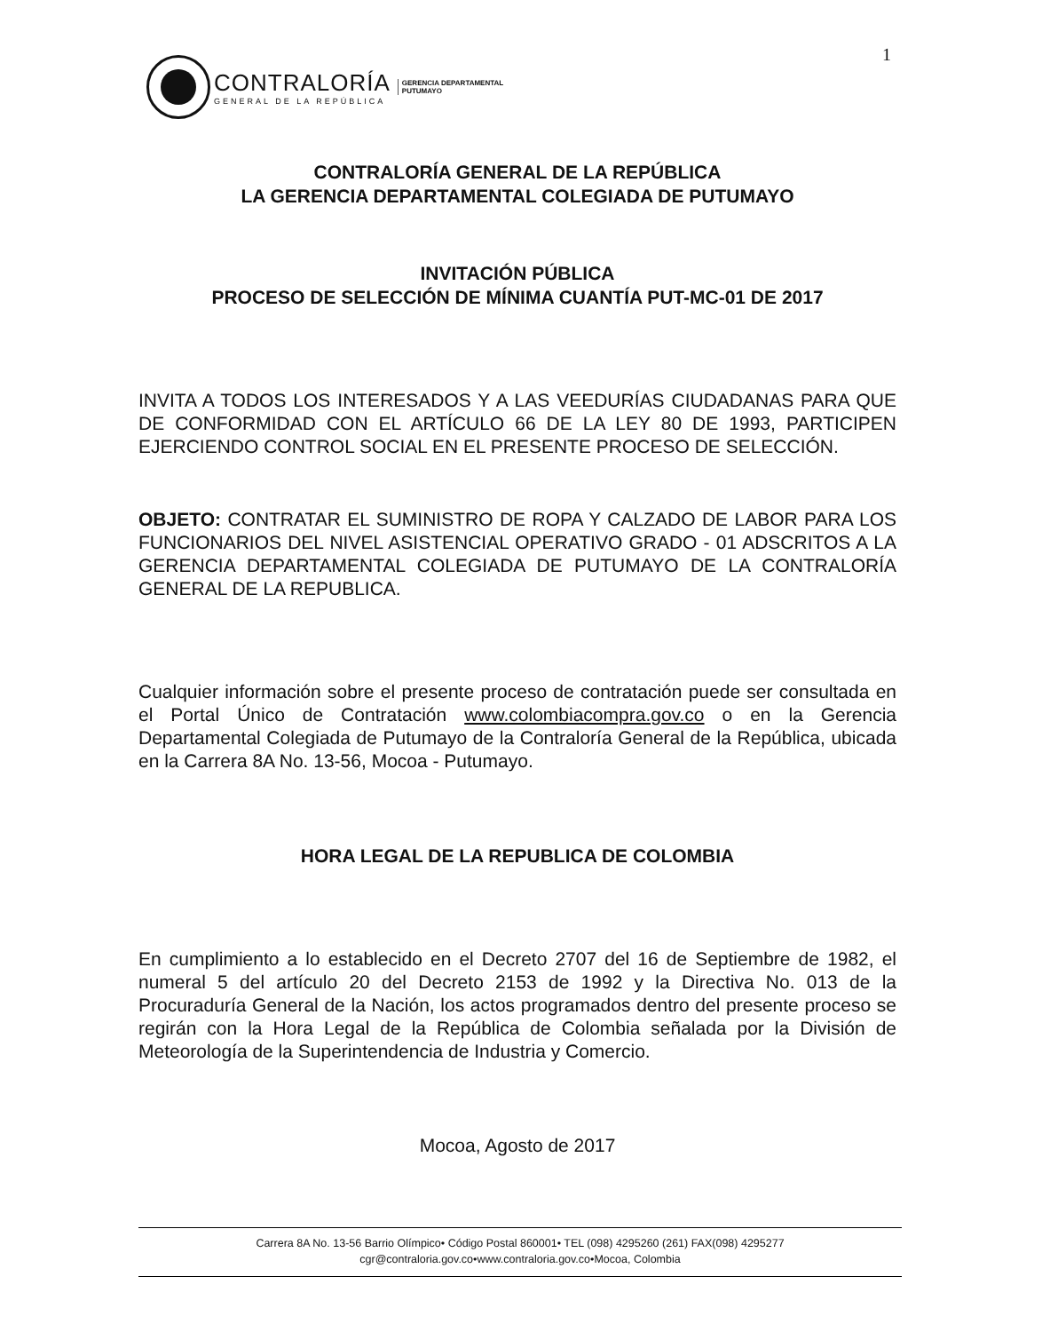1
CONTRALORÍA
GENERAL DE LA REPÚBLICA
GERENCIA DEPARTAMENTAL
PUTUMAYO
CONTRALORÍA GENERAL DE LA REPÚBLICA
LA GERENCIA DEPARTAMENTAL COLEGIADA DE PUTUMAYO
INVITACIÓN PÚBLICA
PROCESO DE SELECCIÓN DE MÍNIMA CUANTÍA PUT-MC-01 DE 2017
INVITA A TODOS LOS INTERESADOS Y A LAS VEEDURÍAS CIUDADANAS PARA QUE DE CONFORMIDAD CON EL ARTÍCULO 66 DE LA LEY 80 DE 1993, PARTICIPEN EJERCIENDO CONTROL SOCIAL EN EL PRESENTE PROCESO DE SELECCIÓN.
OBJETO: CONTRATAR EL SUMINISTRO DE ROPA Y CALZADO DE LABOR PARA LOS FUNCIONARIOS DEL NIVEL ASISTENCIAL OPERATIVO GRADO - 01 ADSCRITOS A LA GERENCIA DEPARTAMENTAL COLEGIADA DE PUTUMAYO DE LA CONTRALORÍA GENERAL DE LA REPUBLICA.
Cualquier información sobre el presente proceso de contratación puede ser consultada en el Portal Único de Contratación www.colombiacompra.gov.co o en la Gerencia Departamental Colegiada de Putumayo de la Contraloría General de la República, ubicada en la Carrera 8A No. 13-56, Mocoa - Putumayo.
HORA LEGAL DE LA REPUBLICA DE COLOMBIA
En cumplimiento a lo establecido en el Decreto 2707 del 16 de Septiembre de 1982, el numeral 5 del artículo 20 del Decreto 2153 de 1992 y la Directiva No. 013 de la Procuraduría General de la Nación, los actos programados dentro del presente proceso se regirán con la Hora Legal de la República de Colombia señalada por la División de Meteorología de la Superintendencia de Industria y Comercio.
Mocoa, Agosto de 2017
Carrera 8A No. 13-56 Barrio Olímpico• Código Postal 860001• TEL (098) 4295260 (261) FAX(098) 4295277
cgr@contraloria.gov.co•www.contraloria.gov.co•Mocoa, Colombia